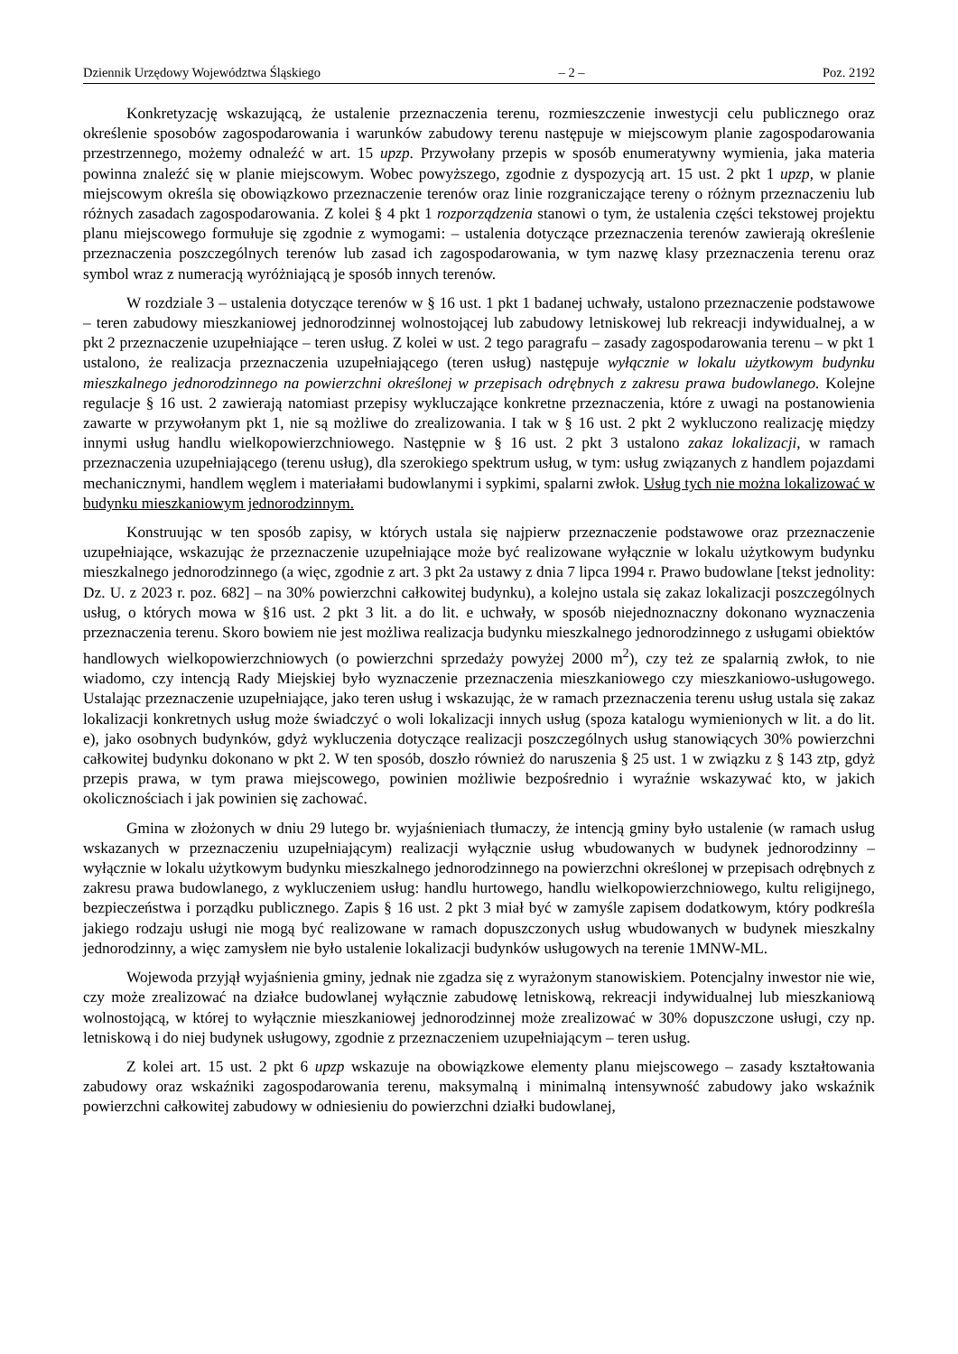Dziennik Urzędowy Województwa Śląskiego – 2 – Poz. 2192
Konkretyzację wskazującą, że ustalenie przeznaczenia terenu, rozmieszczenie inwestycji celu publicznego oraz określenie sposobów zagospodarowania i warunków zabudowy terenu następuje w miejscowym planie zagospodarowania przestrzennego, możemy odnaleźć w art. 15 upzp. Przywołany przepis w sposób enumeratywny wymienia, jaka materia powinna znaleźć się w planie miejscowym. Wobec powyższego, zgodnie z dyspozycją art. 15 ust. 2 pkt 1 upzp, w planie miejscowym określa się obowiązkowo przeznaczenie terenów oraz linie rozgraniczające tereny o różnym przeznaczeniu lub różnych zasadach zagospodarowania. Z kolei § 4 pkt 1 rozporządzenia stanowi o tym, że ustalenia części tekstowej projektu planu miejscowego formułuje się zgodnie z wymogami: – ustalenia dotyczące przeznaczenia terenów zawierają określenie przeznaczenia poszczególnych terenów lub zasad ich zagospodarowania, w tym nazwę klasy przeznaczenia terenu oraz symbol wraz z numeracją wyróżniającą je sposób innych terenów.
W rozdziale 3 – ustalenia dotyczące terenów w § 16 ust. 1 pkt 1 badanej uchwały, ustalono przeznaczenie podstawowe – teren zabudowy mieszkaniowej jednorodzinnej wolnostojącej lub zabudowy letniskowej lub rekreacji indywidualnej, a w pkt 2 przeznaczenie uzupełniające – teren usług. Z kolei w ust. 2 tego paragrafu – zasady zagospodarowania terenu – w pkt 1 ustalono, że realizacja przeznaczenia uzupełniającego (teren usług) następuje wyłącznie w lokalu użytkowym budynku mieszkalnego jednorodzinnego na powierzchni określonej w przepisach odrębnych z zakresu prawa budowlanego. Kolejne regulacje § 16 ust. 2 zawierają natomiast przepisy wykluczające konkretne przeznaczenia, które z uwagi na postanowienia zawarte w przywołanym pkt 1, nie są możliwe do zrealizowania. I tak w § 16 ust. 2 pkt 2 wykluczono realizację między innymi usług handlu wielkopowierzchniowego. Następnie w § 16 ust. 2 pkt 3 ustalono zakaz lokalizacji, w ramach przeznaczenia uzupełniającego (terenu usług), dla szerokiego spektrum usług, w tym: usług związanych z handlem pojazdami mechanicznymi, handlem węglem i materiałami budowlanymi i sypkimi, spalarni zwłok. Usług tych nie można lokalizować w budynku mieszkaniowym jednorodzinnym.
Konstruując w ten sposób zapisy, w których ustala się najpierw przeznaczenie podstawowe oraz przeznaczenie uzupełniające, wskazując że przeznaczenie uzupełniające może być realizowane wyłącznie w lokalu użytkowym budynku mieszkalnego jednorodzinnego (a więc, zgodnie z art. 3 pkt 2a ustawy z dnia 7 lipca 1994 r. Prawo budowlane [tekst jednolity: Dz. U. z 2023 r. poz. 682] – na 30% powierzchni całkowitej budynku), a kolejno ustala się zakaz lokalizacji poszczególnych usług, o których mowa w §16 ust. 2 pkt 3 lit. a do lit. e uchwały, w sposób niejednoznaczny dokonano wyznaczenia przeznaczenia terenu. Skoro bowiem nie jest możliwa realizacja budynku mieszkalnego jednorodzinnego z usługami obiektów handlowych wielkopowierzchniowych (o powierzchni sprzedaży powyżej 2000 m<sup>2</sup>), czy też ze spalarnią zwłok, to nie wiadomo, czy intencją Rady Miejskiej było wyznaczenie przeznaczenia mieszkaniowego czy mieszkaniowo-usługowego. Ustalając przeznaczenie uzupełniające, jako teren usług i wskazując, że w ramach przeznaczenia terenu usług ustala się zakaz lokalizacji konkretnych usług może świadczyć o woli lokalizacji innych usług (spoza katalogu wymienionych w lit. a do lit. e), jako osobnych budynków, gdyż wykluczenia dotyczące realizacji poszczególnych usług stanowiących 30% powierzchni całkowitej budynku dokonano w pkt 2. W ten sposób, doszło również do naruszenia § 25 ust. 1 w związku z § 143 ztp, gdyż przepis prawa, w tym prawa miejscowego, powinien możliwie bezpośrednio i wyraźnie wskazywać kto, w jakich okolicznościach i jak powinien się zachować.
Gmina w złożonych w dniu 29 lutego br. wyjaśnieniach tłumaczy, że intencją gminy było ustalenie (w ramach usług wskazanych w przeznaczeniu uzupełniającym) realizacji wyłącznie usług wbudowanych w budynek jednorodzinny – wyłącznie w lokalu użytkowym budynku mieszkalnego jednorodzinnego na powierzchni określonej w przepisach odrębnych z zakresu prawa budowlanego, z wykluczeniem usług: handlu hurtowego, handlu wielkopowierzchniowego, kultu religijnego, bezpieczeństwa i porządku publicznego. Zapis § 16 ust. 2 pkt 3 miał być w zamyśle zapisem dodatkowym, który podkreśla jakiego rodzaju usługi nie mogą być realizowane w ramach dopuszczonych usług wbudowanych w budynek mieszkalny jednorodzinny, a więc zamysłem nie było ustalenie lokalizacji budynków usługowych na terenie 1MNW-ML.
Wojewoda przyjął wyjaśnienia gminy, jednak nie zgadza się z wyrażonym stanowiskiem. Potencjalny inwestor nie wie, czy może zrealizować na działce budowlanej wyłącznie zabudowę letniskową, rekreacji indywidualnej lub mieszkaniową wolnostojącą, w której to wyłącznie mieszkaniowej jednorodzinnej może zrealizować w 30% dopuszczone usługi, czy np. letniskową i do niej budynek usługowy, zgodnie z przeznaczeniem uzupełniającym – teren usług.
Z kolei art. 15 ust. 2 pkt 6 upzp wskazuje na obowiązkowe elementy planu miejscowego – zasady kształtowania zabudowy oraz wskaźniki zagospodarowania terenu, maksymalną i minimalną intensywność zabudowy jako wskaźnik powierzchni całkowitej zabudowy w odniesieniu do powierzchni działki budowlanej,